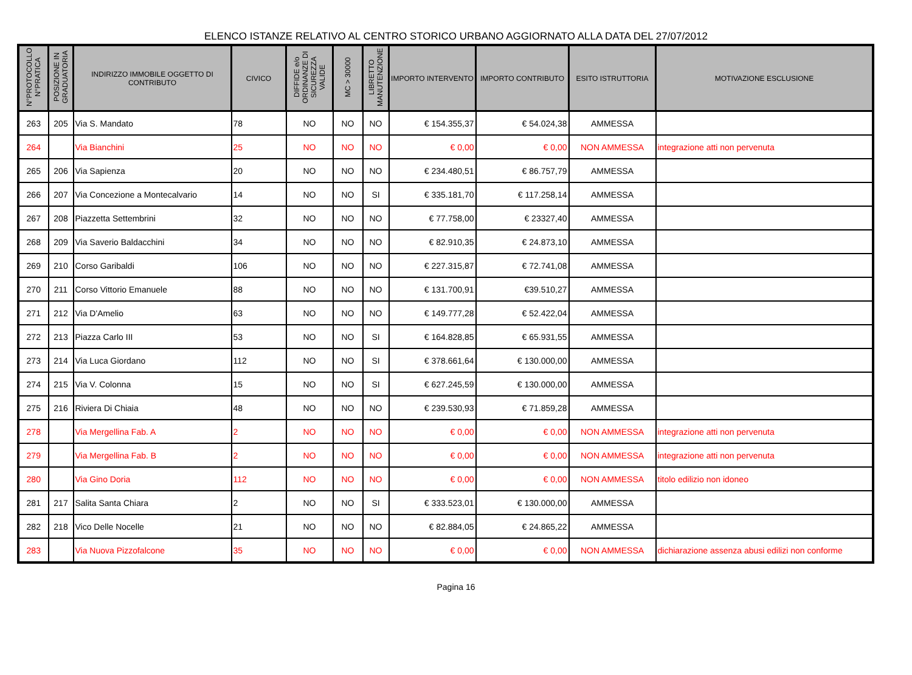ELENCO ISTANZE RELATIVO AL CENTRO STORICO URBANO AGGIORNATO ALLA DATA DEL 27/07/2012
| N°PROTOCOLLO N°PRATICA | POSIZIONE IN GRADUATORIA | INDIRIZZO IMMOBILE OGGETTO DI CONTRIBUTO | CIVICO | DIFFIDE e/o ORDINANZE DI SICUREZZA VALIDE | MC > 30000 | LIBRETTO MANUTENZIONE | IMPORTO INTERVENTO | IMPORTO CONTRIBUTO | ESITO ISTRUTTORIA | MOTIVAZIONE ESCLUSIONE |
| --- | --- | --- | --- | --- | --- | --- | --- | --- | --- | --- |
| 263 | 205 | Via S. Mandato | 78 | NO | NO | NO | € 154.355,37 | € 54.024,38 | AMMESSA | |
| 264 | | Via Bianchini | 25 | NO | NO | NO | € 0,00 | € 0,00 | NON AMMESSA | integrazione atti non pervenuta |
| 265 | 206 | Via Sapienza | 20 | NO | NO | NO | € 234.480,51 | € 86.757,79 | AMMESSA | |
| 266 | 207 | Via Concezione a Montecalvario | 14 | NO | NO | SI | € 335.181,70 | € 117.258,14 | AMMESSA | |
| 267 | 208 | Piazzetta Settembrini | 32 | NO | NO | NO | € 77.758,00 | € 23327,40 | AMMESSA | |
| 268 | 209 | Via Saverio Baldacchini | 34 | NO | NO | NO | € 82.910,35 | € 24.873,10 | AMMESSA | |
| 269 | 210 | Corso Garibaldi | 106 | NO | NO | NO | € 227.315,87 | € 72.741,08 | AMMESSA | |
| 270 | 211 | Corso Vittorio Emanuele | 88 | NO | NO | NO | € 131.700,91 | €39.510,27 | AMMESSA | |
| 271 | 212 | Via D'Amelio | 63 | NO | NO | NO | € 149.777,28 | € 52.422,04 | AMMESSA | |
| 272 | 213 | Piazza Carlo III | 53 | NO | NO | SI | € 164.828,85 | € 65.931,55 | AMMESSA | |
| 273 | 214 | Via Luca Giordano | 112 | NO | NO | SI | € 378.661,64 | € 130.000,00 | AMMESSA | |
| 274 | 215 | Via V. Colonna | 15 | NO | NO | SI | € 627.245,59 | € 130.000,00 | AMMESSA | |
| 275 | 216 | Riviera Di Chiaia | 48 | NO | NO | NO | € 239.530,93 | € 71.859,28 | AMMESSA | |
| 278 | | Via Mergellina Fab. A | 2 | NO | NO | NO | € 0,00 | € 0,00 | NON AMMESSA | integrazione atti non pervenuta |
| 279 | | Via Mergellina Fab. B | 2 | NO | NO | NO | € 0,00 | € 0,00 | NON AMMESSA | integrazione atti non pervenuta |
| 280 | | Via Gino Doria | 112 | NO | NO | NO | € 0,00 | € 0,00 | NON AMMESSA | titolo edilizio non idoneo |
| 281 | 217 | Salita Santa Chiara | 2 | NO | NO | SI | € 333.523,01 | € 130.000,00 | AMMESSA | |
| 282 | 218 | Vico Delle Nocelle | 21 | NO | NO | NO | € 82.884,05 | € 24.865,22 | AMMESSA | |
| 283 | | Via Nuova Pizzofalcone | 35 | NO | NO | NO | € 0,00 | € 0,00 | NON AMMESSA | dichiarazione assenza abusi edilizi non conforme |
Pagina 16